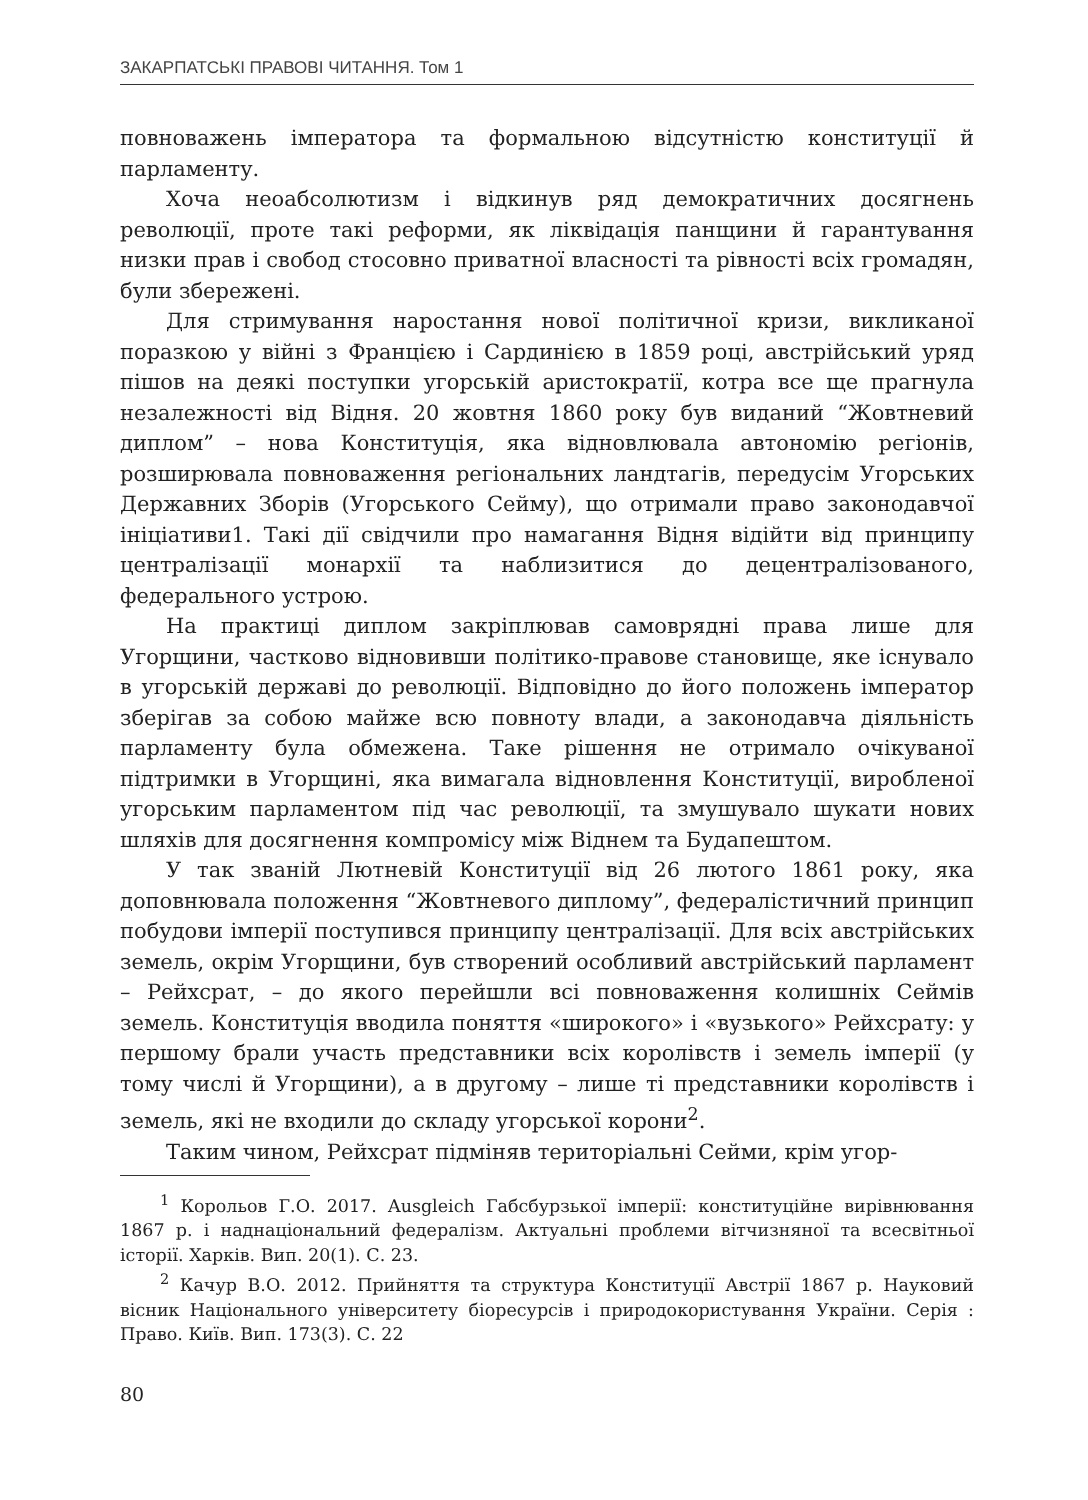ЗАКАРПАТСЬКІ ПРАВОВІ ЧИТАННЯ. Том 1
повноважень імператора та формальною відсутністю конституції й парламенту.
Хоча неоабсолютизм і відкинув ряд демократичних досягнень революції, проте такі реформи, як ліквідація панщини й гарантування низки прав і свобод стосовно приватної власності та рівності всіх громадян, були збережені.
Для стримування наростання нової політичної кризи, викликаної поразкою у війні з Францією і Сардинією в 1859 році, австрійський уряд пішов на деякі поступки угорській аристократії, котра все ще прагнула незалежності від Відня. 20 жовтня 1860 року був виданий “Жовтневий диплом” – нова Конституція, яка відновлювала автономію регіонів, розширювала повноваження регіональних ландтагів, передусім Угорських Державних Зборів (Угорського Сейму), що отримали право законодавчої ініціативи1. Такі дії свідчили про намагання Відня відійти від принципу централізації монархії та наблизитися до децентралізованого, федерального устрою.
На практиці диплом закріплював самоврядні права лише для Угорщини, частково відновивши політико-правове становище, яке існувало в угорській державі до революції. Відповідно до його положень імператор зберігав за собою майже всю повноту влади, а законодавча діяльність парламенту була обмежена. Таке рішення не отримало очікуваної підтримки в Угорщині, яка вимагала відновлення Конституції, виробленої угорським парламентом під час революції, та змушувало шукати нових шляхів для досягнення компромісу між Віднем та Будапештом.
У так званій Лютневій Конституції від 26 лютого 1861 року, яка доповнювала положення “Жовтневого диплому”, федералістичний принцип побудови імперії поступився принципу централізації. Для всіх австрійських земель, окрім Угорщини, був створений особливий австрійський парламент – Рейхсрат, – до якого перейшли всі повноваження колишніх Сеймів земель. Конституція вводила поняття «широкого» і «вузького» Рейхсрату: у першому брали участь представники всіх королівств і земель імперії (у тому числі й Угорщини), а в другому – лише ті представники королівств і земель, які не входили до складу угорської корони<sup>2</sup>.
Таким чином, Рейхсрат підміняв територіальні Сейми, крім угор-
<sup>1</sup> Корольов Г.О. 2017. Ausgleich Габсбурзької імперії: конституційне вирівнювання 1867 р. і наднаціональний федералізм. Актуальні проблеми вітчизняної та всесвітньої історії. Харків. Вип. 20(1). С. 23.
<sup>2</sup> Качур В.О. 2012. Прийняття та структура Конституції Австрії 1867 р. Науковий вісник Національного університету біоресурсів і природокористування України. Серія : Право. Київ. Вип. 173(3). С. 22
80